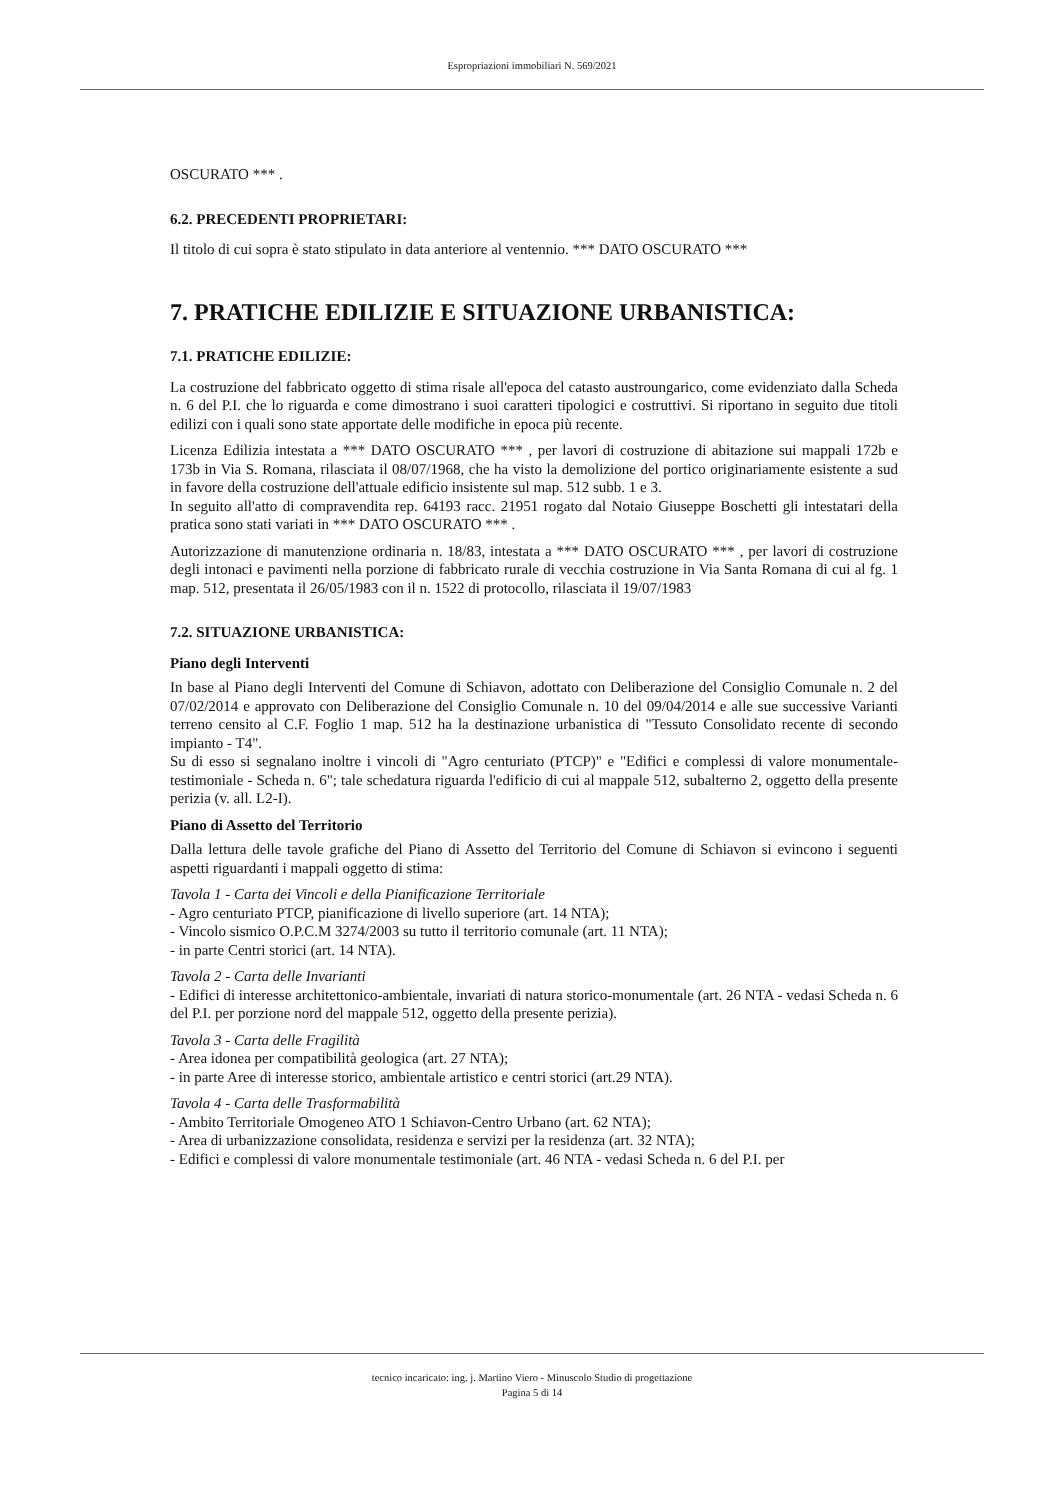Espropriazioni immobiliari N. 569/2021
OSCURATO *** .
6.2. PRECEDENTI PROPRIETARI:
Il titolo di cui sopra è stato stipulato in data anteriore al ventennio. *** DATO OSCURATO ***
7. PRATICHE EDILIZIE E SITUAZIONE URBANISTICA:
7.1. PRATICHE EDILIZIE:
La costruzione del fabbricato oggetto di stima risale all'epoca del catasto austroungarico, come evidenziato dalla Scheda n. 6 del P.I. che lo riguarda e come dimostrano i suoi caratteri tipologici e costruttivi. Si riportano in seguito due titoli edilizi con i quali sono state apportate delle modifiche in epoca più recente.
Licenza Edilizia intestata a *** DATO OSCURATO *** , per lavori di costruzione di abitazione sui mappali 172b e 173b in Via S. Romana, rilasciata il 08/07/1968, che ha visto la demolizione del portico originariamente esistente a sud in favore della costruzione dell'attuale edificio insistente sul map. 512 subb. 1 e 3.
In seguito all'atto di compravendita rep. 64193 racc. 21951 rogato dal Notaio Giuseppe Boschetti gli intestatari della pratica sono stati variati in *** DATO OSCURATO *** .
Autorizzazione di manutenzione ordinaria n. 18/83, intestata a *** DATO OSCURATO *** , per lavori di costruzione degli intonaci e pavimenti nella porzione di fabbricato rurale di vecchia costruzione in Via Santa Romana di cui al fg. 1 map. 512, presentata il 26/05/1983 con il n. 1522 di protocollo, rilasciata il 19/07/1983
7.2. SITUAZIONE URBANISTICA:
Piano degli Interventi
In base al Piano degli Interventi del Comune di Schiavon, adottato con Deliberazione del Consiglio Comunale n. 2 del 07/02/2014 e approvato con Deliberazione del Consiglio Comunale n. 10 del 09/04/2014 e alle sue successive Varianti terreno censito al C.F. Foglio 1 map. 512 ha la destinazione urbanistica di "Tessuto Consolidato recente di secondo impianto - T4".
Su di esso si segnalano inoltre i vincoli di "Agro centuriato (PTCP)" e "Edifici e complessi di valore monumentale-testimoniale - Scheda n. 6"; tale schedatura riguarda l'edificio di cui al mappale 512, subalterno 2, oggetto della presente perizia (v. all. L2-I).
Piano di Assetto del Territorio
Dalla lettura delle tavole grafiche del Piano di Assetto del Territorio del Comune di Schiavon si evincono i seguenti aspetti riguardanti i mappali oggetto di stima:
Tavola 1 - Carta dei Vincoli e della Pianificazione Territoriale
- Agro centuriato PTCP, pianificazione di livello superiore (art. 14 NTA);
- Vincolo sismico O.P.C.M 3274/2003 su tutto il territorio comunale (art. 11 NTA);
- in parte Centri storici (art. 14 NTA).
Tavola 2 - Carta delle Invarianti
- Edifici di interesse architettonico-ambientale, invariati di natura storico-monumentale (art. 26 NTA - vedasi Scheda n. 6 del P.I. per porzione nord del mappale 512, oggetto della presente perizia).
Tavola 3 - Carta delle Fragilità
- Area idonea per compatibilità geologica (art. 27 NTA);
- in parte Aree di interesse storico, ambientale artistico e centri storici (art.29 NTA).
Tavola 4 - Carta delle Trasformabilità
- Ambito Territoriale Omogeneo ATO 1 Schiavon-Centro Urbano (art. 62 NTA);
- Area di urbanizzazione consolidata, residenza e servizi per la residenza (art. 32 NTA);
- Edifici e complessi di valore monumentale testimoniale (art. 46 NTA - vedasi Scheda n. 6 del P.I. per
tecnico incaricato: ing. j. Martino Viero - Minuscolo Studio di progettazione
Pagina 5 di 14